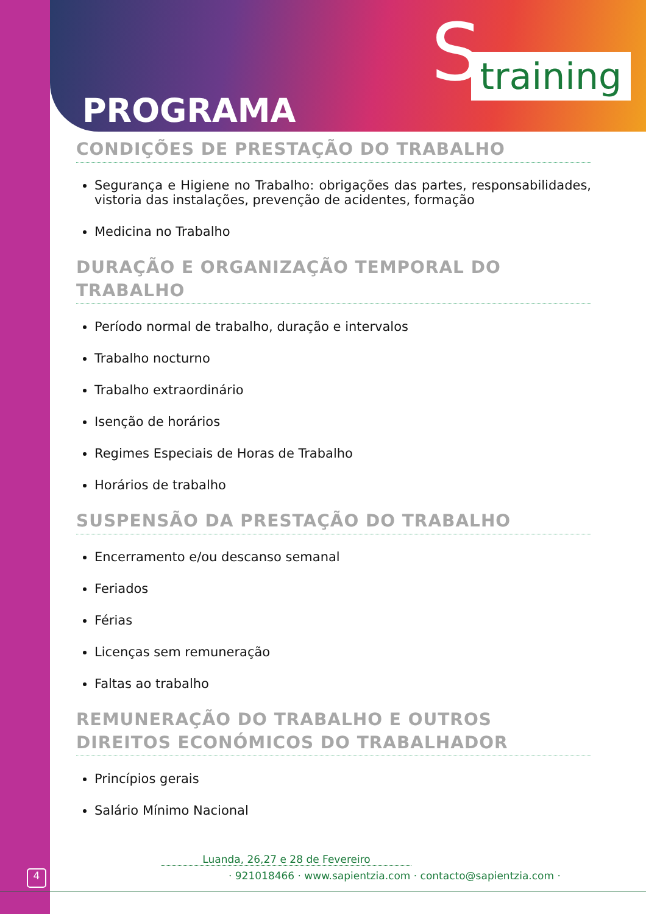S training
PROGRAMA
CONDIÇÕES DE PRESTAÇÃO DO TRABALHO
Segurança e Higiene no Trabalho: obrigações das partes, responsabilidades, vistoria das instalações, prevenção de acidentes, formação
Medicina no Trabalho
DURAÇÃO E ORGANIZAÇÃO TEMPORAL DO TRABALHO
Período normal de trabalho, duração e intervalos
Trabalho nocturno
Trabalho extraordinário
Isenção de horários
Regimes Especiais de Horas de Trabalho
Horários de trabalho
SUSPENSÃO DA PRESTAÇÃO DO TRABALHO
Encerramento e/ou descanso semanal
Feriados
Férias
Licenças sem remuneração
Faltas ao trabalho
REMUNERAÇÃO DO TRABALHO E OUTROS DIREITOS ECONÓMICOS DO TRABALHADOR
Princípios gerais
Salário Mínimo Nacional
4
Luanda, 26,27 e 28 de Fevereiro
· 921018466 · www.sapientzia.com · contacto@sapientzia.com ·